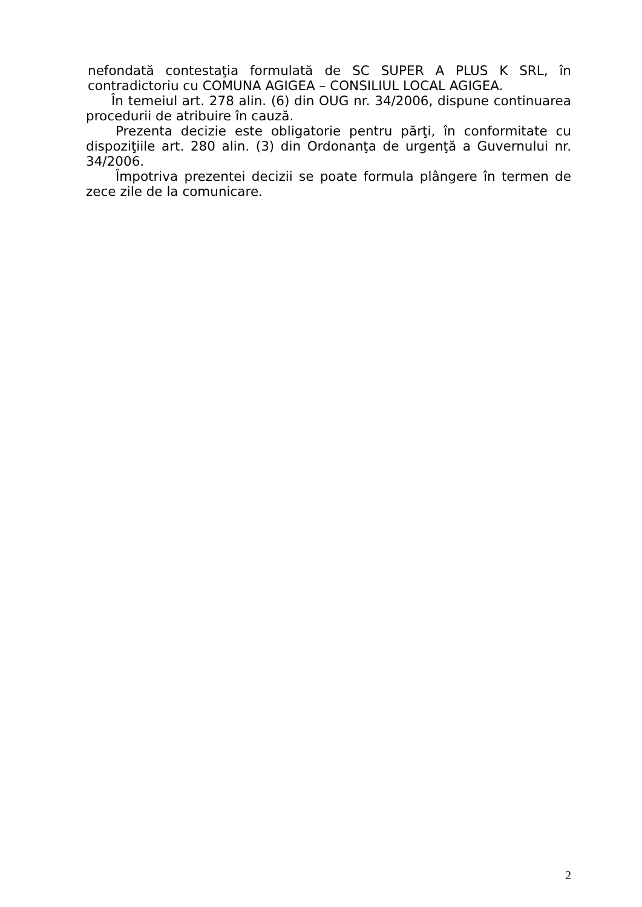nefondată contestaţia formulată de SC SUPER A PLUS K SRL, în contradictoriu cu COMUNA AGIGEA – CONSILIUL LOCAL AGIGEA.
În temeiul art. 278 alin. (6) din OUG nr. 34/2006, dispune continuarea procedurii de atribuire în cauză.
Prezenta decizie este obligatorie pentru părţi, în conformitate cu dispoziţiile art. 280 alin. (3) din Ordonanţa de urgenţă a Guvernului nr. 34/2006.
Împotriva prezentei decizii se poate formula plângere în termen de zece zile de la comunicare.
2